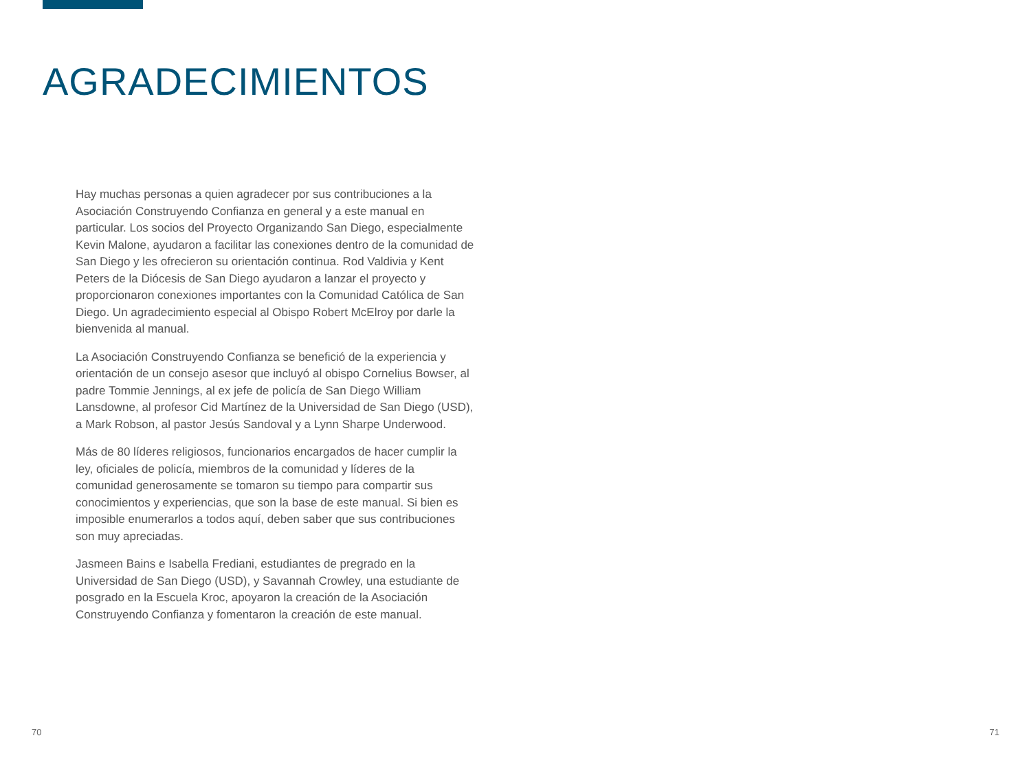AGRADECIMIENTOS
Hay muchas personas a quien agradecer por sus contribuciones a la Asociación Construyendo Confianza en general y a este manual en particular. Los socios del Proyecto Organizando San Diego, especialmente Kevin Malone, ayudaron a facilitar las conexiones dentro de la comunidad de San Diego y les ofrecieron su orientación continua. Rod Valdivia y Kent Peters de la Diócesis de San Diego ayudaron a lanzar el proyecto y proporcionaron conexiones importantes con la Comunidad Católica de San Diego. Un agradecimiento especial al Obispo Robert McElroy por darle la bienvenida al manual.
La Asociación Construyendo Confianza se benefició de la experiencia y orientación de un consejo asesor que incluyó al obispo Cornelius Bowser, al padre Tommie Jennings, al ex jefe de policía de San Diego William Lansdowne, al profesor Cid Martínez de la Universidad de San Diego (USD), a Mark Robson, al pastor Jesús Sandoval y a Lynn Sharpe Underwood.
Más de 80 líderes religiosos, funcionarios encargados de hacer cumplir la ley, oficiales de policía, miembros de la comunidad y líderes de la comunidad generosamente se tomaron su tiempo para compartir sus conocimientos y experiencias, que son la base de este manual. Si bien es imposible enumerarlos a todos aquí, deben saber que sus contribuciones son muy apreciadas.
Jasmeen Bains e Isabella Frediani, estudiantes de pregrado en la Universidad de San Diego (USD), y Savannah Crowley, una estudiante de posgrado en la Escuela Kroc, apoyaron la creación de la Asociación Construyendo Confianza y fomentaron la creación de este manual.
70 71